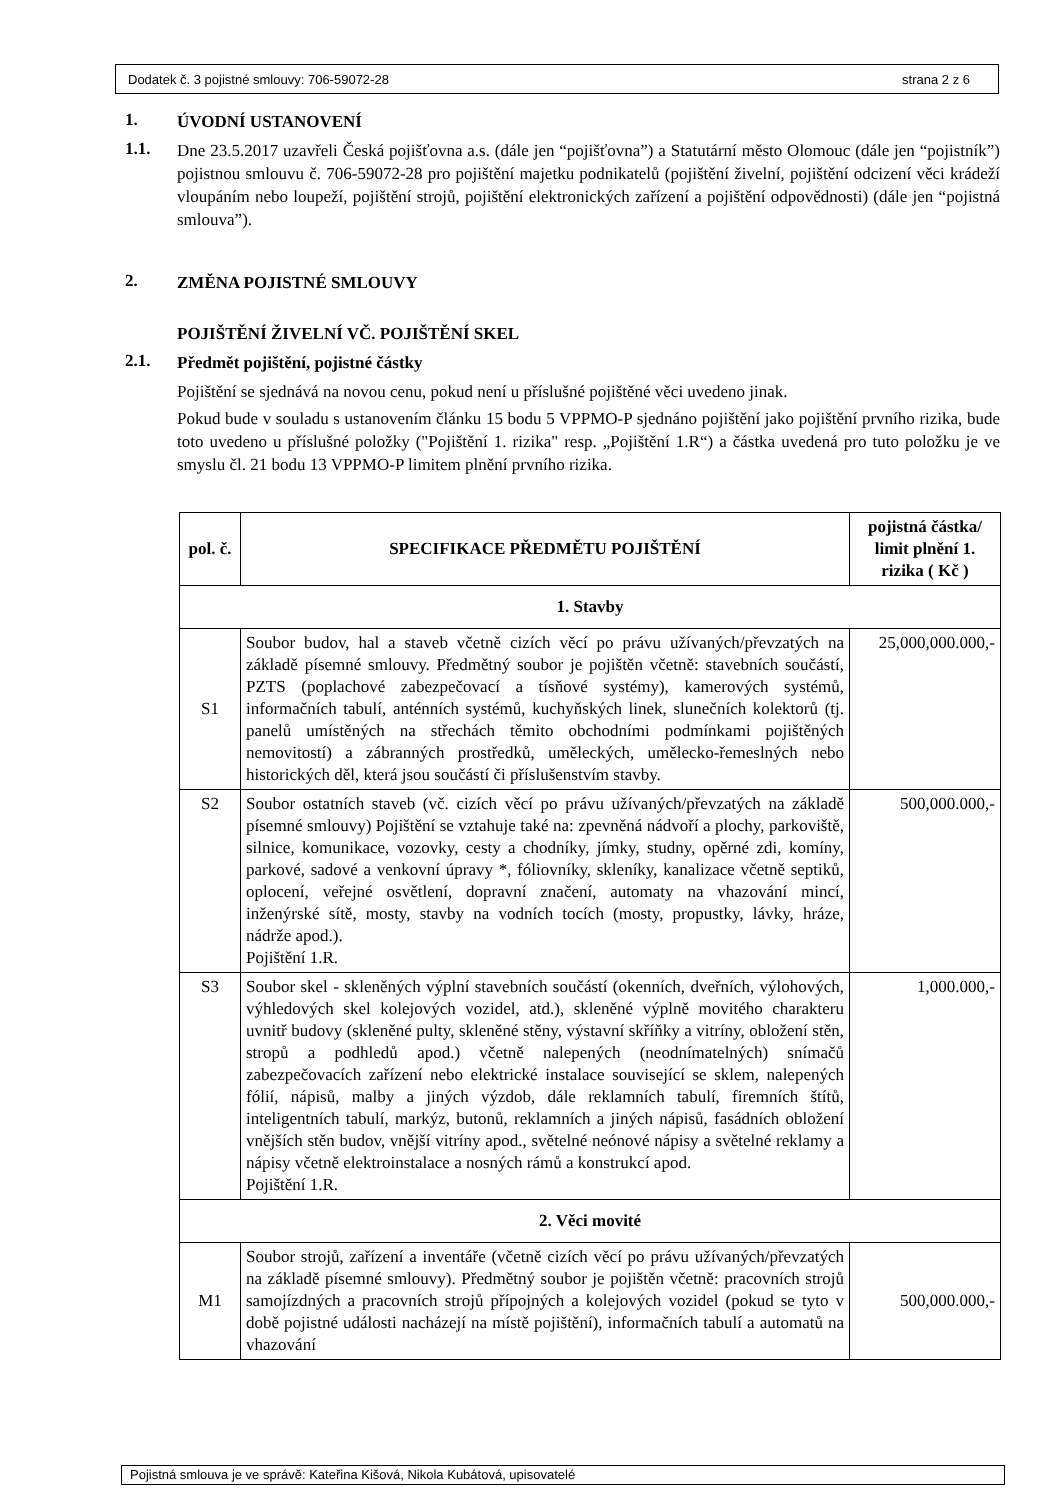Dodatek č. 3 pojistné smlouvy: 706-59072-28 strana 2 z 6
1.
ÚVODNÍ USTANOVENÍ
1.1.
Dne 23.5.2017 uzavřeli Česká pojišťovna a.s. (dále jen “pojišťovna”) a Statutární město Olomouc (dále jen “pojistník”) pojistnou smlouvu č. 706-59072-28 pro pojištění majetku podnikatelů (pojištění živelní, pojištění odcizení věci krádeží vloupáním nebo loupeží, pojištění strojů, pojištění elektronických zařízení a pojištění odpovědnosti) (dále jen “pojistná smlouva”).
2.
ZMĚNA POJISTNÉ SMLOUVY
POJIŠTĚNÍ ŽIVELNÍ VČ. POJIŠTĚNÍ SKEL
2.1.
Předmět pojištění, pojistné částky
Pojištění se sjednává na novou cenu, pokud není u příslušné pojištěné věci uvedeno jinak.
Pokud bude v souladu s ustanovením článku 15 bodu 5 VPPMO-P sjednáno pojištění jako pojištění prvního rizika, bude toto uvedeno u příslušné položky ("Pojištění 1. rizika" resp. „Pojištění 1.R“) a částka uvedená pro tuto položku je ve smyslu čl. 21 bodu 13 VPPMO-P limitem plnění prvního rizika.
| pol. č. | SPECIFIKACE PŘEDMĚTU POJIŠTĚNÍ | pojistná částka/ limit plnění 1. rizika ( Kč ) |
| --- | --- | --- |
| 1. Stavby | | |
| S1 | Soubor budov, hal a staveb včetně cizích věcí po právu užívaných/převzatých na základě písemné smlouvy. Předmětný soubor je pojištěn včetně: stavebních součástí, PZTS (poplachové zabezpečovací a tísňové systémy), kamerových systémů, informačních tabulí, anténních systémů, kuchyňských linek, slunečních kolektorů (tj. panelů umístěných na střechách těmito obchodními podmínkami pojištěných nemovitostí) a zábranných prostředků, uměleckých, umělecko-řemeslných nebo historických děl, která jsou součástí či příslušenstvím stavby. | 25,000,000.000,- |
| S2 | Soubor ostatních staveb (vč. cizích věcí po právu užívaných/převzatých na základě písemné smlouvy) Pojištění se vztahuje také na: zpevněná nádvoří a plochy, parkoviště, silnice, komunikace, vozovky, cesty a chodníky, jímky, studny, opěrné zdi, komíny, parkové, sadové a venkovní úpravy *, fóliovníky, skleníky, kanalizace včetně septiků, oplocení, veřejné osvětlení, dopravní značení, automaty na vhazování mincí, inženýrské sítě, mosty, stavby na vodních tocích (mosty, propustky, lávky, hráze, nádrže apod.). Pojištění 1.R. | 500,000.000,- |
| S3 | Soubor skel - skleněných výplní stavebních součástí (okenních, dveřních, výlohových, výhledových skel kolejových vozidel, atd.), skleněné výplně movitého charakteru uvnitř budovy (skleněné pulty, skleněné stěny, výstavní skříňky a vitríny, obložení stěn, stropů a podhledů apod.) včetně nalepených (neodnímatelných) snímačů zabezpečovacích zařízení nebo elektrické instalace související se sklem, nalepených fólií, nápisů, malby a jiných výzdob, dále reklamních tabulí, firemních štítů, inteligentních tabulí, markýz, butonů, reklamních a jiných nápisů, fasádních obložení vnějších stěn budov, vnější vitríny apod., světelné neónové nápisy a světelné reklamy a nápisy včetně elektroinstalace a nosných rámů a konstrukcí apod. Pojištění 1.R. | 1,000.000,- |
| 2. Věci movité | | |
| M1 | Soubor strojů, zařízení a inventáře (včetně cizích věcí po právu užívaných/převzatých na základě písemné smlouvy). Předmětný soubor je pojištěn včetně: pracovních strojů samojízdných a pracovních strojů přípojných a kolejových vozidel (pokud se tyto v době pojistné události nacházejí na místě pojištění), informačních tabulí a automatů na vhazování | 500,000.000,- |
Pojistná smlouva je ve správě: Kateřina Kišová, Nikola Kubátová, upisovatelé